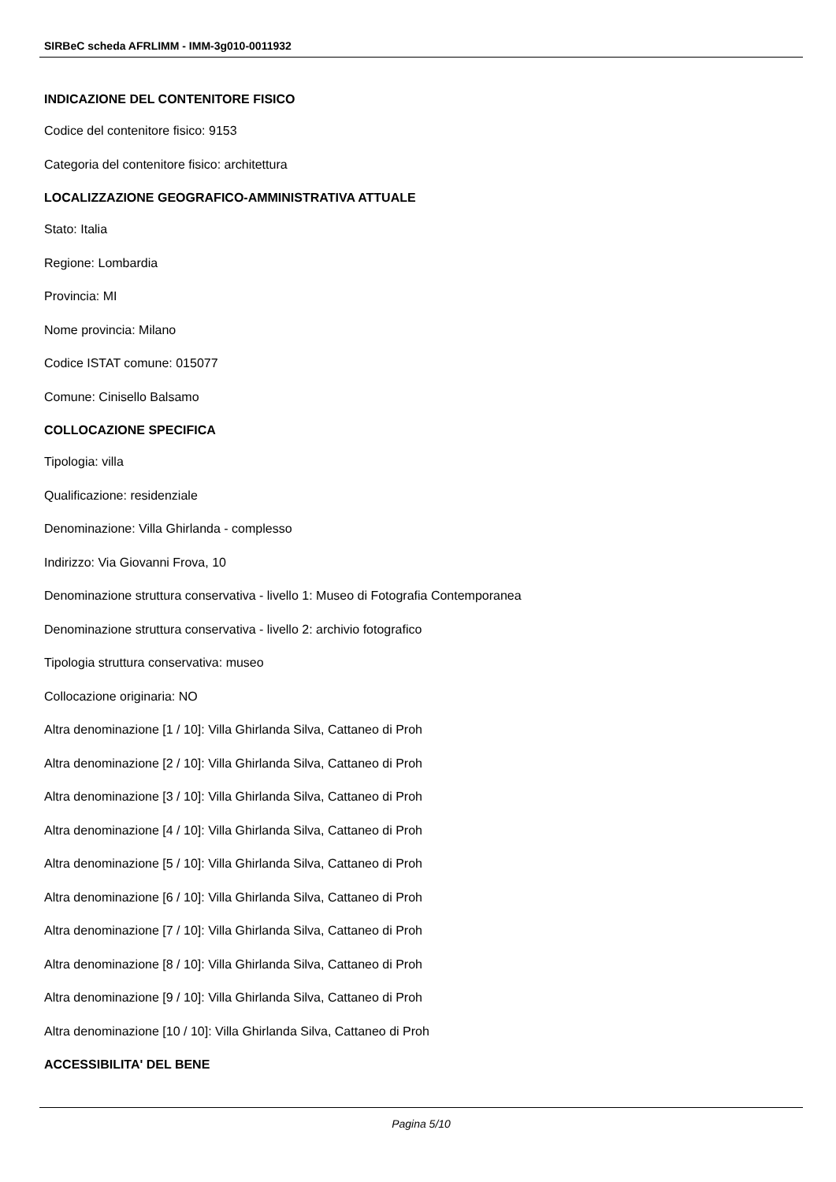SIRBeC scheda AFRLIMM - IMM-3g010-0011932
INDICAZIONE DEL CONTENITORE FISICO
Codice del contenitore fisico: 9153
Categoria del contenitore fisico: architettura
LOCALIZZAZIONE GEOGRAFICO-AMMINISTRATIVA ATTUALE
Stato: Italia
Regione: Lombardia
Provincia: MI
Nome provincia: Milano
Codice ISTAT comune: 015077
Comune: Cinisello Balsamo
COLLOCAZIONE SPECIFICA
Tipologia: villa
Qualificazione: residenziale
Denominazione: Villa Ghirlanda - complesso
Indirizzo: Via Giovanni Frova, 10
Denominazione struttura conservativa - livello 1: Museo di Fotografia Contemporanea
Denominazione struttura conservativa - livello 2: archivio fotografico
Tipologia struttura conservativa: museo
Collocazione originaria: NO
Altra denominazione [1 / 10]: Villa Ghirlanda Silva, Cattaneo di Proh
Altra denominazione [2 / 10]: Villa Ghirlanda Silva, Cattaneo di Proh
Altra denominazione [3 / 10]: Villa Ghirlanda Silva, Cattaneo di Proh
Altra denominazione [4 / 10]: Villa Ghirlanda Silva, Cattaneo di Proh
Altra denominazione [5 / 10]: Villa Ghirlanda Silva, Cattaneo di Proh
Altra denominazione [6 / 10]: Villa Ghirlanda Silva, Cattaneo di Proh
Altra denominazione [7 / 10]: Villa Ghirlanda Silva, Cattaneo di Proh
Altra denominazione [8 / 10]: Villa Ghirlanda Silva, Cattaneo di Proh
Altra denominazione [9 / 10]: Villa Ghirlanda Silva, Cattaneo di Proh
Altra denominazione [10 / 10]: Villa Ghirlanda Silva, Cattaneo di Proh
ACCESSIBILITA' DEL BENE
Pagina 5/10